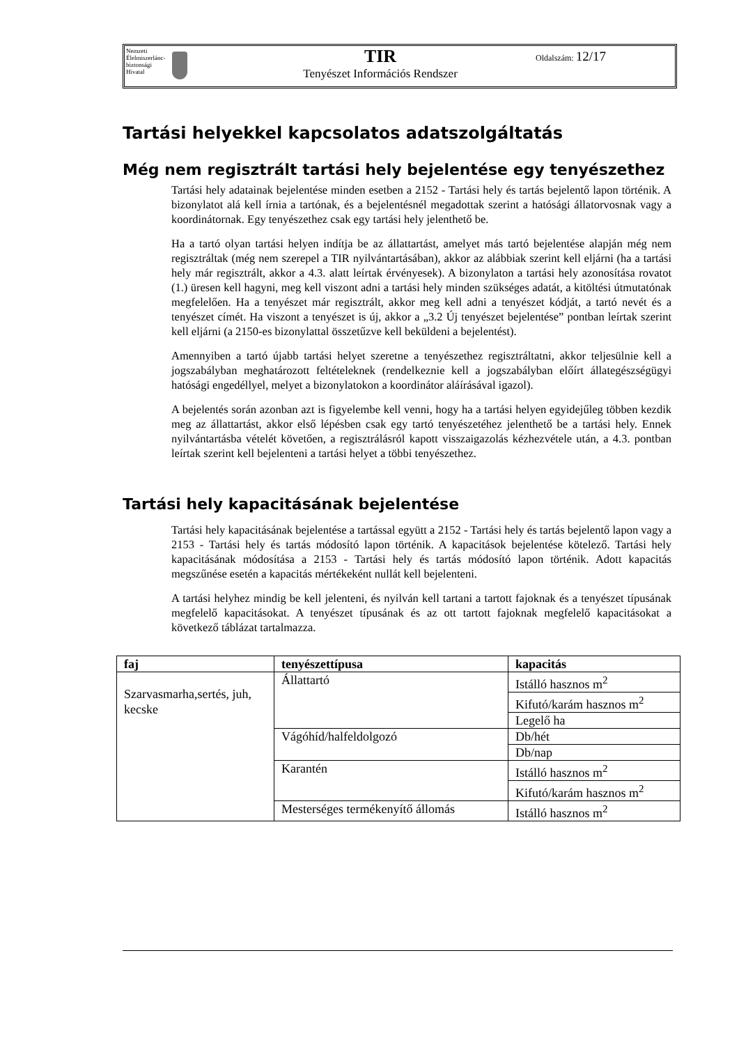Nemzeti
Élelmiszerlánc-
biztonsági
Hivatal
TIR
Tenyészet Információs Rendszer
Oldalszám: 12/17
Tartási helyekkel kapcsolatos adatszolgáltatás
Még nem regisztrált tartási hely bejelentése egy tenyészethez
Tartási hely adatainak bejelentése minden esetben a 2152 - Tartási hely és tartás bejelentő lapon történik. A bizonylatot alá kell írnia a tartónak, és a bejelentésnél megadottak szerint a hatósági állatorvosnak vagy a koordinátornak. Egy tenyészethez csak egy tartási hely jelenthető be.
Ha a tartó olyan tartási helyen indítja be az állattartást, amelyet más tartó bejelentése alapján még nem regisztráltak (még nem szerepel a TIR nyilvántartásában), akkor az alábbiak szerint kell eljárni (ha a tartási hely már regisztrált, akkor a 4.3. alatt leírtak érvényesek). A bizonylaton a tartási hely azonosítása rovatot (1.) üresen kell hagyni, meg kell viszont adni a tartási hely minden szükséges adatát, a kitöltési útmutatónak megfelelően. Ha a tenyészet már regisztrált, akkor meg kell adni a tenyészet kódját, a tartó nevét és a tenyészet címét. Ha viszont a tenyészet is új, akkor a „3.2 Új tenyészet bejelentése” pontban leírtak szerint kell eljárni (a 2150-es bizonylattal összetűzve kell beküldeni a bejelentést).
Amennyiben a tartó újabb tartási helyet szeretne a tenyészethez regisztráltatni, akkor teljesülnie kell a jogszabályban meghatározott feltételeknek (rendelkeznie kell a jogszabályban előírt állategészségügyi hatósági engedéllyel, melyet a bizonylatokon a koordinátor aláírásával igazol).
A bejelentés során azonban azt is figyelembe kell venni, hogy ha a tartási helyen egyidejűleg többen kezdik meg az állattartást, akkor első lépésben csak egy tartó tenyészetéhez jelenthető be a tartási hely. Ennek nyilvántartásba vételét követően, a regisztrálásról kapott visszaigazolás kézhezvétele után, a 4.3. pontban leírtak szerint kell bejelenteni a tartási helyet a többi tenyészethez.
Tartási hely kapacitásának bejelentése
Tartási hely kapacitásának bejelentése a tartással együtt a 2152 - Tartási hely és tartás bejelentő lapon vagy a 2153 - Tartási hely és tartás módosító lapon történik. A kapacitások bejelentése kötelező. Tartási hely kapacitásának módosítása a 2153 - Tartási hely és tartás módosító lapon történik. Adott kapacitás megszűnése esetén a kapacitás mértékeként nullát kell bejelenteni.
A tartási helyhez mindig be kell jelenteni, és nyilván kell tartani a tartott fajoknak és a tenyészet típusának megfelelő kapacitásokat. A tenyészet típusának és az ott tartott fajoknak megfelelő kapacitásokat a következő táblázat tartalmazza.
| faj | tenyészettípusa | kapacitás |
| --- | --- | --- |
| Szarvasmarha,sertés, juh, kecske | Állattartó | Istálló hasznos m<sup>2</sup> |
| | | Kifutó/karám hasznos m<sup>2</sup> |
| | | Legelő ha |
| | Vágóhíd/halfeldolgozó | Db/hét |
| | | Db/nap |
| | Karantén | Istálló hasznos m<sup>2</sup> |
| | | Kifutó/karám hasznos m<sup>2</sup> |
| | Mesterséges termékenyítő állomás | Istálló hasznos m<sup>2</sup> |